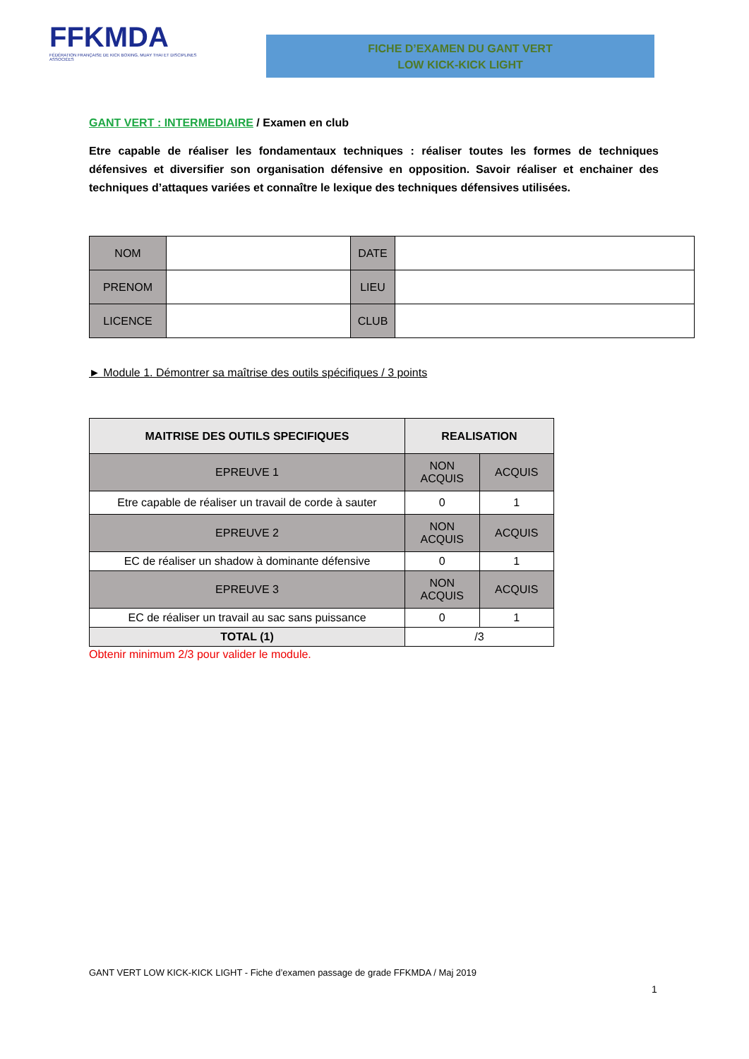FFKMDA
FÉDÉRATION FRANÇAISE DE KICK BOXING, MUAY THAI ET DISCIPLINES ASSOCIÉES
FICHE D’EXAMEN DU GANT VERT
LOW KICK-KICK LIGHT
GANT VERT : INTERMEDIAIRE / Examen en club
Etre capable de réaliser les fondamentaux techniques : réaliser toutes les formes de techniques défensives et diversifier son organisation défensive en opposition. Savoir réaliser et enchainer des techniques d’attaques variées et connaître le lexique des techniques défensives utilisées.
| NOM | | DATE | |
| PRENOM | | LIEU | |
| LICENCE | | CLUB | |
► Module 1. Démontrer sa maîtrise des outils spécifiques / 3 points
| MAITRISE DES OUTILS SPECIFIQUES | REALISATION | |
| --- | --- | --- |
| EPREUVE 1 | NON ACQUIS | ACQUIS |
| Etre capable de réaliser un travail de corde à sauter | 0 | 1 |
| EPREUVE 2 | NON ACQUIS | ACQUIS |
| EC de réaliser un shadow à dominante défensive | 0 | 1 |
| EPREUVE 3 | NON ACQUIS | ACQUIS |
| EC de réaliser un travail au sac sans puissance | 0 | 1 |
| TOTAL (1) | /3 | |
Obtenir minimum 2/3 pour valider le module.
GANT VERT LOW KICK-KICK LIGHT - Fiche d’examen passage de grade FFKMDA / Maj 2019
1